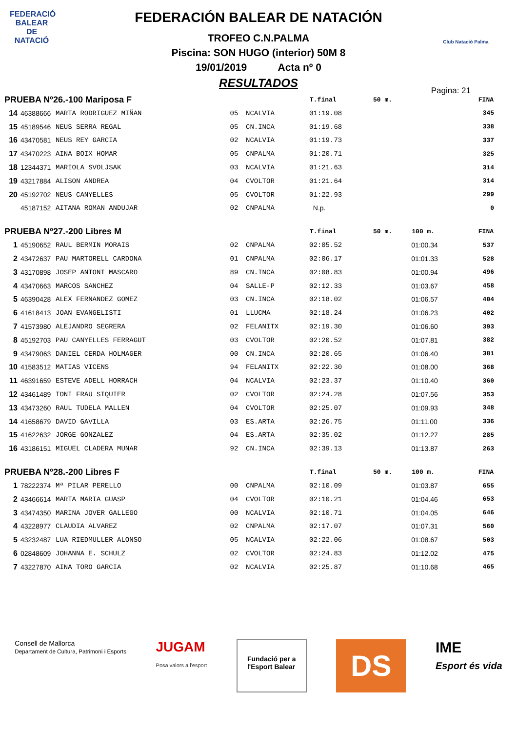FEDERACIÓ
BALEAR DE
NATACIÓ
Club Natació Palma
FEDERACIÓN BALEAR DE NATACIÓN
TROFEO C.N.PALMA
Piscina: SON HUGO (interior) 50M 8
19/01/2019 Acta nº 0
RESULTADOS
Pagina: 21
| PRUEBA Nº26.-100 Mariposa F | | | | | T.final | 50 m. | | FINA |
| --- | --- | --- | --- | --- | --- | --- | --- | --- |
| 14 | 46388666 | MARTA RODRIGUEZ MIÑAN | 05 | NCALVIA | 01:19.08 | | | 345 |
| 15 | 45189546 | NEUS SERRA REGAL | 05 | CN.INCA | 01:19.68 | | | 338 |
| 16 | 43470581 | NEUS REY GARCIA | 02 | NCALVIA | 01:19.73 | | | 337 |
| 17 | 43470223 | AINA BOIX HOMAR | 05 | CNPALMA | 01:20.71 | | | 325 |
| 18 | 12344371 | MARIOLA SVOLJSAK | 03 | NCALVIA | 01:21.63 | | | 314 |
| 19 | 43217884 | ALISON ANDREA | 04 | CVOLTOR | 01:21.64 | | | 314 |
| 20 | 45192702 | NEUS CANYELLES | 05 | CVOLTOR | 01:22.93 | | | 299 |
| | 45187152 | AITANA ROMAN ANDUJAR | 02 | CNPALMA | N.p. | | | 0 |
| PRUEBA Nº27.-200 Libres M | | | | | T.final | 50 m. | 100 m. | FINA |
| 1 | 45190652 | RAUL BERMIN MORAIS | 02 | CNPALMA | 02:05.52 | | 01:00.34 | 537 |
| 2 | 43472637 | PAU MARTORELL CARDONA | 01 | CNPALMA | 02:06.17 | | 01:01.33 | 528 |
| 3 | 43170898 | JOSEP ANTONI MASCARO | 89 | CN.INCA | 02:08.83 | | 01:00.94 | 496 |
| 4 | 43470663 | MARCOS SANCHEZ | 04 | SALLE-P | 02:12.33 | | 01:03.67 | 458 |
| 5 | 46390428 | ALEX FERNANDEZ GOMEZ | 03 | CN.INCA | 02:18.02 | | 01:06.57 | 404 |
| 6 | 41618413 | JOAN EVANGELISTI | 01 | LLUCMA | 02:18.24 | | 01:06.23 | 402 |
| 7 | 41573980 | ALEJANDRO SEGRERA | 02 | FELANITX | 02:19.30 | | 01:06.60 | 393 |
| 8 | 45192703 | PAU CANYELLES FERRAGUT | 03 | CVOLTOR | 02:20.52 | | 01:07.81 | 382 |
| 9 | 43479063 | DANIEL CERDA HOLMAGER | 00 | CN.INCA | 02:20.65 | | 01:06.40 | 381 |
| 10 | 41583512 | MATIAS VICENS | 94 | FELANITX | 02:22.30 | | 01:08.00 | 368 |
| 11 | 46391659 | ESTEVE ADELL HORRACH | 04 | NCALVIA | 02:23.37 | | 01:10.40 | 360 |
| 12 | 43461489 | TONI FRAU SIQUIER | 02 | CVOLTOR | 02:24.28 | | 01:07.56 | 353 |
| 13 | 43473260 | RAUL TUDELA MALLEN | 04 | CVOLTOR | 02:25.07 | | 01:09.93 | 348 |
| 14 | 41658679 | DAVID GAVILLA | 03 | ES.ARTA | 02:26.75 | | 01:11.00 | 336 |
| 15 | 41622632 | JORGE GONZALEZ | 04 | ES.ARTA | 02:35.02 | | 01:12.27 | 285 |
| 16 | 43186151 | MIGUEL CLADERA MUNAR | 92 | CN.INCA | 02:39.13 | | 01:13.87 | 263 |
| PRUEBA Nº28.-200 Libres F | | | | | T.final | 50 m. | 100 m. | FINA |
| 1 | 78222374 | Mª PILAR PERELLO | 00 | CNPALMA | 02:10.09 | | 01:03.87 | 655 |
| 2 | 43466614 | MARTA MARIA GUASP | 04 | CVOLTOR | 02:10.21 | | 01:04.46 | 653 |
| 3 | 43474350 | MARINA JOVER GALLEGO | 00 | NCALVIA | 02:10.71 | | 01:04.05 | 646 |
| 4 | 43228977 | CLAUDIA ALVAREZ | 02 | CNPALMA | 02:17.07 | | 01:07.31 | 560 |
| 5 | 43232487 | LUA RIEDMULLER ALONSO | 05 | NCALVIA | 02:22.06 | | 01:08.67 | 503 |
| 6 | 02848609 | JOHANNA E. SCHULZ | 02 | CVOLTOR | 02:24.83 | | 01:12.02 | 475 |
| 7 | 43227870 | AINA TORO GARCIA | 02 | NCALVIA | 02:25.87 | | 01:10.68 | 465 |
Consell de Mallorca
Departament de Cultura, Patrimoni i Esports
JUGAM
Posa valors a l'esport
Fundació per a
l'Esport Balear
DS
IME
Esport és vida